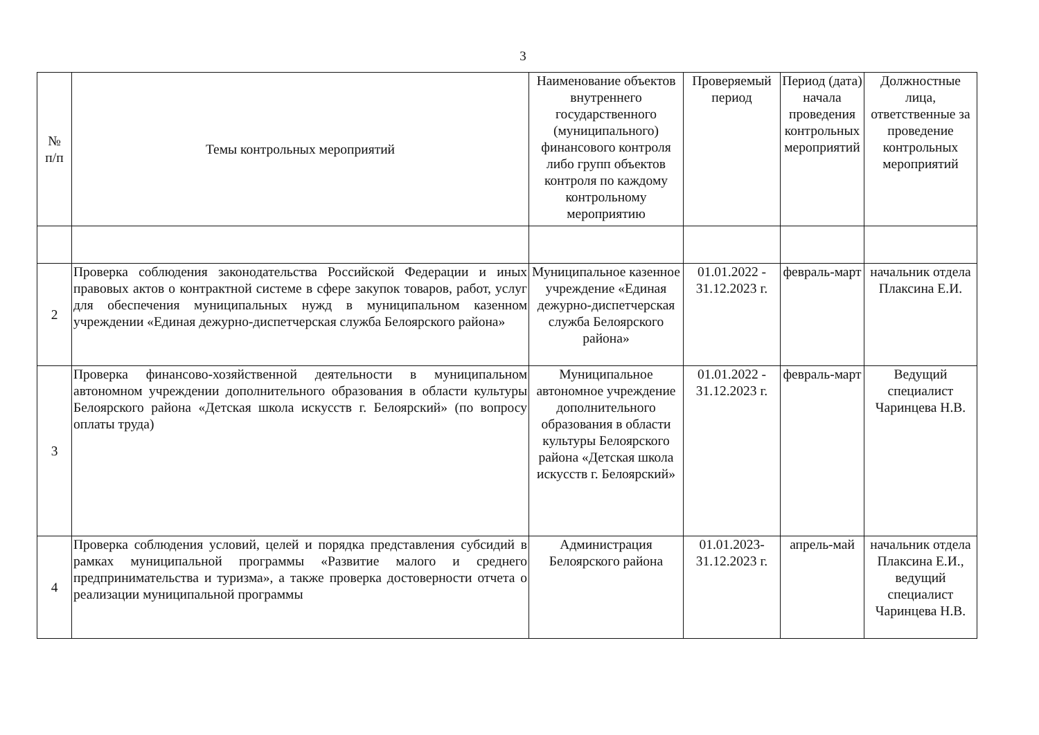3
| № п/п | Темы контрольных мероприятий | Наименование объектов внутреннего государственного (муниципального) финансового контроля либо групп объектов контроля по каждому контрольному мероприятию | Проверяемый период | Период (дата) начала проведения контрольных мероприятий | Должностные лица, ответственные за проведение контрольных мероприятий |
| --- | --- | --- | --- | --- | --- |
| 2 | Проверка соблюдения законодательства Российской Федерации и иных правовых актов о контрактной системе в сфере закупок товаров, работ, услуг для обеспечения муниципальных нужд в муниципальном казенном учреждении «Единая дежурно-диспетчерская служба Белоярского района» | Муниципальное казенное учреждение «Единая дежурно-диспетчерская служба Белоярского района» | 01.01.2022 - 31.12.2023 г. | февраль-март | начальник отдела Плаксина Е.И. |
| 3 | Проверка финансово-хозяйственной деятельности в муниципальном автономном учреждении дополнительного образования в области культуры Белоярского района «Детская школа искусств г. Белоярский» (по вопросу оплаты труда) | Муниципальное автономное учреждение дополнительного образования в области культуры Белоярского района «Детская школа искусств г. Белоярский» | 01.01.2022 - 31.12.2023 г. | февраль-март | Ведущий специалист Чаринцева Н.В. |
| 4 | Проверка соблюдения условий, целей и порядка представления субсидий в рамках муниципальной программы «Развитие малого и среднего предпринимательства и туризма», а также проверка достоверности отчета о реализации муниципальной программы | Администрация Белоярского района | 01.01.2023-31.12.2023 г. | апрель-май | начальник отдела Плаксина Е.И., ведущий специалист Чаринцева Н.В. |